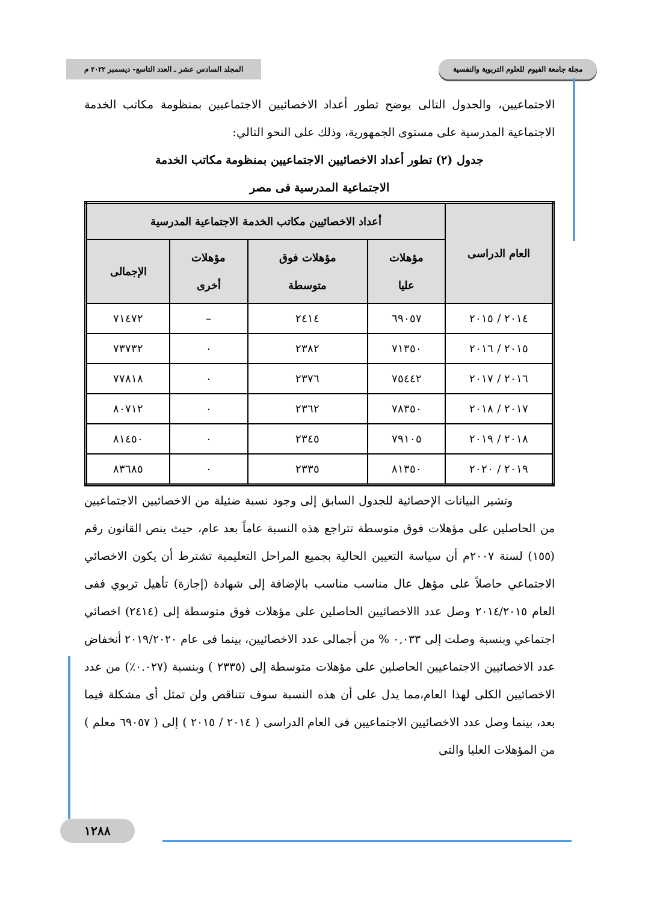مجلة جامعة الفيوم للعلوم التربوية والنفسية المجلد السادس عشر ـ العدد التاسع- ديسمبر ٢٠٢٢ م
الاجتماعيين، والجدول التالى يوضح تطور أعداد الاخصائيين الاجتماعيين بمنظومة مكاتب الخدمة الاجتماعية المدرسية على مستوى الجمهورية، وذلك على النحو التالي:
جدول (٢) تطور أعداد الاخصائيين الاجتماعيين بمنظومة مكاتب الخدمة
الاجتماعية المدرسية فى مصر
| العام الدراسى | أعداد الاخصائيين مكاتب الخدمة الاجتماعية المدرسية | | | |
| --- | --- | --- | --- | --- |
| | مؤهلات عليا | مؤهلات فوق متوسطة | مؤهلات أخرى | الإجمالى |
| ٢٠١٤ / ٢٠١٥ | ٦٩٠٥٧ | ٢٤١٤ | – | ٧١٤٧٢ |
| ٢٠١٥ / ٢٠١٦ | ٧١٣٥٠ | ٢٣٨٢ | ٠ | ٧٣٧٣٢ |
| ٢٠١٦ / ٢٠١٧ | ٧٥٤٤٢ | ٢٣٧٦ | ٠ | ٧٧٨١٨ |
| ٢٠١٧ / ٢٠١٨ | ٧٨٣٥٠ | ٢٣٦٢ | ٠ | ٨٠٧١٢ |
| ٢٠١٨ / ٢٠١٩ | ٧٩١٠٥ | ٢٣٤٥ | ٠ | ٨١٤٥٠ |
| ٢٠١٩ / ٢٠٢٠ | ٨١٣٥٠ | ٢٣٣٥ | ٠ | ٨٣٦٨٥ |
وتشير البيانات الإحصائية للجدول السابق إلى وجود نسبة ضئيلة من الاخصائيين الاجتماعيين من الحاصلين على مؤهلات فوق متوسطة تتراجع هذه النسبة عاماً بعد عام، حيث ينص القانون رقم (١٥٥) لسنة ٢٠٠٧م أن سياسة التعيين الحالية بجميع المراحل التعليمية تشترط أن يكون الاخصائي الاجتماعي حاصلاً على مؤهل عال مناسب مناسب بالإضافة إلى شهادة (إجازة) تأهيل تربوي ففى العام ٢٠١٤/٢٠١٥ وصل عدد االاخصائيين الحاصلين على مؤهلات فوق متوسطة إلى (٢٤١٤) اخصائي اجتماعي وبنسبة وصلت إلى ٠,٠٣٣ % من أجمالى عدد الاخصائيين، بينما فى عام ٢٠١٩/٢٠٢٠ أنخفاض عدد الاخصائيين الاجتماعيين الحاصلين على مؤهلات متوسطة إلى (٢٣٣٥ ) وبنسبة (٠.٠٢٧٪) من عدد الاخصائيين الكلى لهذا العام،مما يدل على أن هذه النسبة سوف تتناقص ولن تمثل أى مشكلة فيما بعد، بينما وصل عدد الاخصائيين الاجتماعيين فى العام الدراسى ( ٢٠١٤ / ٢٠١٥ ) إلى ( ٦٩٠٥٧ معلم ) من المؤهلات العليا والتى
١٢٨٨